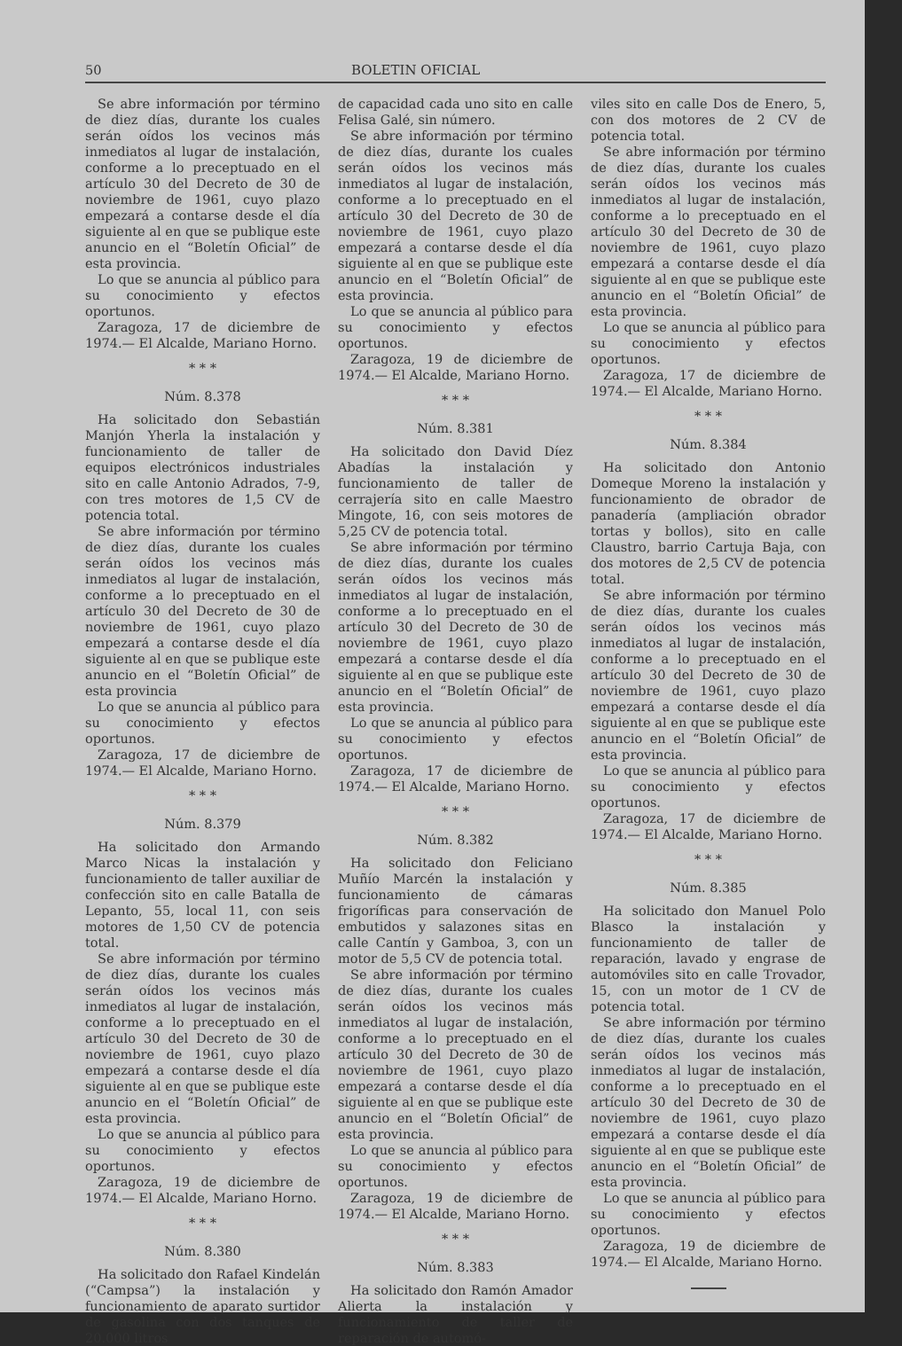50 BOLETIN OFICIAL
Se abre información por término de diez días, durante los cuales serán oídos los vecinos más inmediatos al lugar de instalación, conforme a lo preceptuado en el artículo 30 del Decreto de 30 de noviembre de 1961, cuyo plazo empezará a contarse desde el día siguiente al en que se publique este anuncio en el “Boletín Oficial” de esta provincia.
Lo que se anuncia al público para su conocimiento y efectos oportunos.
Zaragoza, 17 de diciembre de 1974.— El Alcalde, Mariano Horno.
* * *
Núm. 8.378
Ha solicitado don Sebastián Manjón Yherla la instalación y funcionamiento de taller de equipos electrónicos industriales sito en calle Antonio Adrados, 7-9, con tres motores de 1,5 CV de potencia total.
Se abre información por término de diez días, durante los cuales serán oídos los vecinos más inmediatos al lugar de instalación, conforme a lo preceptuado en el artículo 30 del Decreto de 30 de noviembre de 1961, cuyo plazo empezará a contarse desde el día siguiente al en que se publique este anuncio en el “Boletín Oficial” de esta provincia
Lo que se anuncia al público para su conocimiento y efectos oportunos.
Zaragoza, 17 de diciembre de 1974.— El Alcalde, Mariano Horno.
* * *
Núm. 8.379
Ha solicitado don Armando Marco Nicas la instalación y funcionamiento de taller auxiliar de confección sito en calle Batalla de Lepanto, 55, local 11, con seis motores de 1,50 CV de potencia total.
Se abre información por término de diez días, durante los cuales serán oídos los vecinos más inmediatos al lugar de instalación, conforme a lo preceptuado en el artículo 30 del Decreto de 30 de noviembre de 1961, cuyo plazo empezará a contarse desde el día siguiente al en que se publique este anuncio en el “Boletín Oficial” de esta provincia.
Lo que se anuncia al público para su conocimiento y efectos oportunos.
Zaragoza, 19 de diciembre de 1974.— El Alcalde, Mariano Horno.
* * *
Núm. 8.380
Ha solicitado don Rafael Kindelán (“Campsa”) la instalación y funcionamiento de aparato surtidor de gasolina con dos tanques de 20.000 litros
de capacidad cada uno sito en calle Felisa Galé, sin número.
Se abre información por término de diez días, durante los cuales serán oídos los vecinos más inmediatos al lugar de instalación, conforme a lo preceptuado en el artículo 30 del Decreto de 30 de noviembre de 1961, cuyo plazo empezará a contarse desde el día siguiente al en que se publique este anuncio en el “Boletín Oficial” de esta provincia.
Lo que se anuncia al público para su conocimiento y efectos oportunos.
Zaragoza, 19 de diciembre de 1974.— El Alcalde, Mariano Horno.
* * *
Núm. 8.381
Ha solicitado don David Díez Abadías la instalación y funcionamiento de taller de cerrajería sito en calle Maestro Mingote, 16, con seis motores de 5,25 CV de potencia total.
Se abre información por término de diez días, durante los cuales serán oídos los vecinos más inmediatos al lugar de instalación, conforme a lo preceptuado en el artículo 30 del Decreto de 30 de noviembre de 1961, cuyo plazo empezará a contarse desde el día siguiente al en que se publique este anuncio en el “Boletín Oficial” de esta provincia.
Lo que se anuncia al público para su conocimiento y efectos oportunos.
Zaragoza, 17 de diciembre de 1974.— El Alcalde, Mariano Horno.
* * *
Núm. 8.382
Ha solicitado don Feliciano Muñío Marcén la instalación y funcionamiento de cámaras frigoríficas para conservación de embutidos y salazones sitas en calle Cantín y Gamboa, 3, con un motor de 5,5 CV de potencia total.
Se abre información por término de diez días, durante los cuales serán oídos los vecinos más inmediatos al lugar de instalación, conforme a lo preceptuado en el artículo 30 del Decreto de 30 de noviembre de 1961, cuyo plazo empezará a contarse desde el día siguiente al en que se publique este anuncio en el “Boletín Oficial” de esta provincia.
Lo que se anuncia al público para su conocimiento y efectos oportunos.
Zaragoza, 19 de diciembre de 1974.— El Alcalde, Mariano Horno.
* * *
Núm. 8.383
Ha solicitado don Ramón Amador Alierta la instalación y funcionamiento de taller de reparación de automó-
viles sito en calle Dos de Enero, 5, con dos motores de 2 CV de potencia total.
Se abre información por término de diez días, durante los cuales serán oídos los vecinos más inmediatos al lugar de instalación, conforme a lo preceptuado en el artículo 30 del Decreto de 30 de noviembre de 1961, cuyo plazo empezará a contarse desde el día siguiente al en que se publique este anuncio en el “Boletín Oficial” de esta provincia.
Lo que se anuncia al público para su conocimiento y efectos oportunos.
Zaragoza, 17 de diciembre de 1974.— El Alcalde, Mariano Horno.
* * *
Núm. 8.384
Ha solicitado don Antonio Domeque Moreno la instalación y funcionamiento de obrador de panadería (ampliación obrador tortas y bollos), sito en calle Claustro, barrio Cartuja Baja, con dos motores de 2,5 CV de potencia total.
Se abre información por término de diez días, durante los cuales serán oídos los vecinos más inmediatos al lugar de instalación, conforme a lo preceptuado en el artículo 30 del Decreto de 30 de noviembre de 1961, cuyo plazo empezará a contarse desde el día siguiente al en que se publique este anuncio en el “Boletín Oficial” de esta provincia.
Lo que se anuncia al público para su conocimiento y efectos oportunos.
Zaragoza, 17 de diciembre de 1974.— El Alcalde, Mariano Horno.
* * *
Núm. 8.385
Ha solicitado don Manuel Polo Blasco la instalación y funcionamiento de taller de reparación, lavado y engrase de automóviles sito en calle Trovador, 15, con un motor de 1 CV de potencia total.
Se abre información por término de diez días, durante los cuales serán oídos los vecinos más inmediatos al lugar de instalación, conforme a lo preceptuado en el artículo 30 del Decreto de 30 de noviembre de 1961, cuyo plazo empezará a contarse desde el día siguiente al en que se publique este anuncio en el “Boletín Oficial” de esta provincia.
Lo que se anuncia al público para su conocimiento y efectos oportunos.
Zaragoza, 19 de diciembre de 1974.— El Alcalde, Mariano Horno.